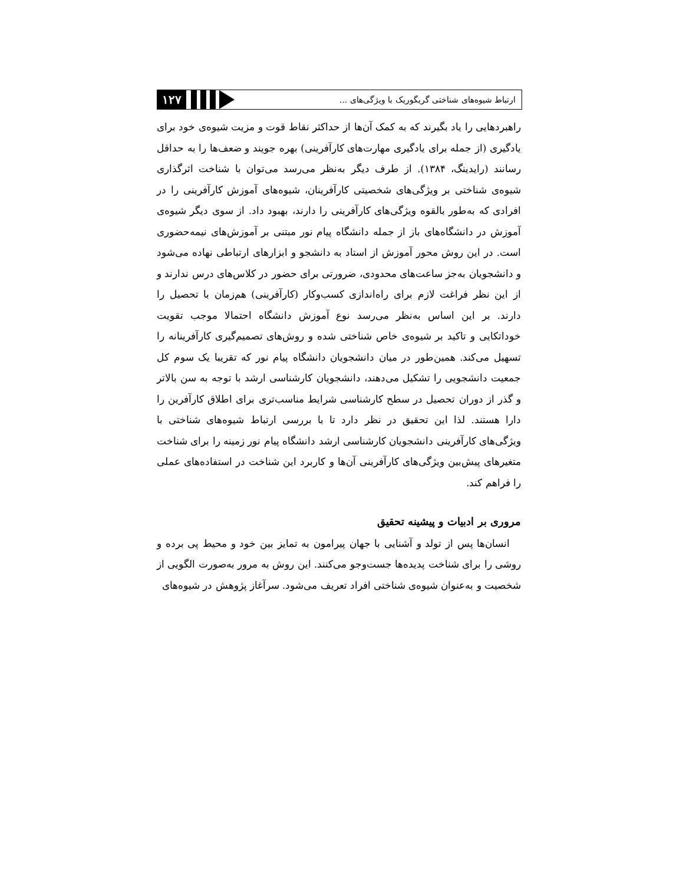۱۲۷
ارتباط شیوه‌های شناختی گریگوریک با ویژگی‌های ...
راهبردهایی را یاد بگیرند که به کمک آن‌ها از حداکثر نقاط قوت و مزیت شیوه‌ی خود برای یادگیری (از جمله برای یادگیری مهارت‌های کارآفرینی) بهره جویند و ضعف‌ها را به حداقل رسانند (رایدینگ، ۱۳۸۴). از طرف دیگر به‌نظر می‌رسد می‌توان با شناخت اثرگذاری شیوه‌ی شناختی بر ویژگی‌های شخصیتی کارآفرینان، شیوه‌های آموزش کارآفرینی را در افرادی که به‌طور بالقوه ویژگی‌های کارآفرینی را دارند، بهبود داد. از سوی دیگر شیوه‌ی آموزش در دانشگاه‌های باز از جمله دانشگاه پیام نور مبتنی بر آموزش‌های نیمه‌حضوری است. در این روش محور آموزش از استاد به دانشجو و ابزارهای ارتباطی نهاده می‌شود و دانشجویان به‌جز ساعت‌های محدودی، ضرورتی برای حضور در کلاس‌های درس ندارند و از این نظر فراغت لازم برای راه‌اندازی کسب‌وکار (کارآفرینی) هم‌زمان با تحصیل را دارند. بر این اساس به‌نظر می‌رسد نوع آموزش دانشگاه احتمالا موجب تقویت خوداتکایی و تاکید بر شیوه‌ی خاص شناختی شده و روش‌های تصمیم‌گیری کارآفرینانه را تسهیل می‌کند. همین‌طور در میان دانشجویان دانشگاه پیام نور که تقریبا یک سوم کل جمعیت دانشجویی را تشکیل می‌دهند، دانشجویان کارشناسی ارشد با توجه به سن بالاتر و گذر از دوران تحصیل در سطح کارشناسی شرایط مناسب‌تری برای اطلاق کارآفرین را دارا هستند. لذا این تحقیق در نظر دارد تا با بررسی ارتباط شیوه‌های شناختی با ویژگی‌های کارآفرینی دانشجویان کارشناسی ارشد دانشگاه پیام نور زمینه را برای شناخت متغیرهای پیش‌بین ویژگی‌های کارآفرینی آن‌ها و کاربرد این شناخت در استفاده‌های عملی را فراهم کند.
مروری بر ادبیات و پیشینه تحقیق
انسان‌ها پس از تولد و آشنایی با جهان پیرامون به تمایز بین خود و محیط پی برده و روشی را برای شناخت پدیده‌ها جست‌وجو می‌کنند. این روش به مرور به‌صورت الگویی از شخصیت و به‌عنوان شیوه‌ی شناختی افراد تعریف می‌شود. سرآغاز پژوهش در شیوه‌های